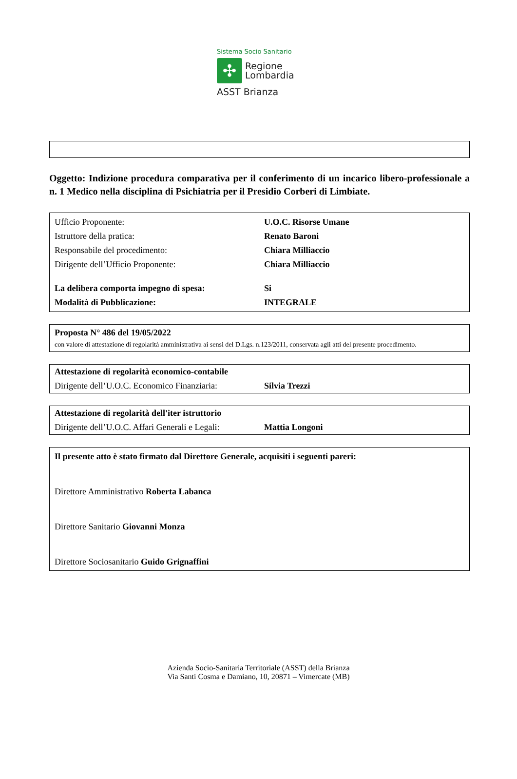Sistema Socio Sanitario
✣
Regione
Lombardia
ASST Brianza
Oggetto: Indizione procedura comparativa per il conferimento di un incarico libero-professionale a n. 1 Medico nella disciplina di Psichiatria per il Presidio Corberi di Limbiate.
| Ufficio Proponente: | U.O.C. Risorse Umane |
| Istruttore della pratica: | Renato Baroni |
| Responsabile del procedimento: | Chiara Milliaccio |
| Dirigente dell’Ufficio Proponente: | Chiara Milliaccio |
| La delibera comporta impegno di spesa: | Si |
| Modalità di Pubblicazione: | INTEGRALE |
Proposta N° 486 del 19/05/2022
con valore di attestazione di regolarità amministrativa ai sensi del D.Lgs. n.123/2011, conservata agli atti del presente procedimento.
| Attestazione di regolarità economico-contabile | |
| Dirigente dell’U.O.C. Economico Finanziaria: | Silvia Trezzi |
| Attestazione di regolarità dell'iter istruttorio | |
| Dirigente dell’U.O.C. Affari Generali e Legali: | Mattia Longoni |
Il presente atto è stato firmato dal Direttore Generale, acquisiti i seguenti pareri:
Direttore Amministrativo Roberta Labanca
Direttore Sanitario Giovanni Monza
Direttore Sociosanitario Guido Grignaffini
Azienda Socio-Sanitaria Territoriale (ASST) della Brianza
Via Santi Cosma e Damiano, 10, 20871 – Vimercate (MB)